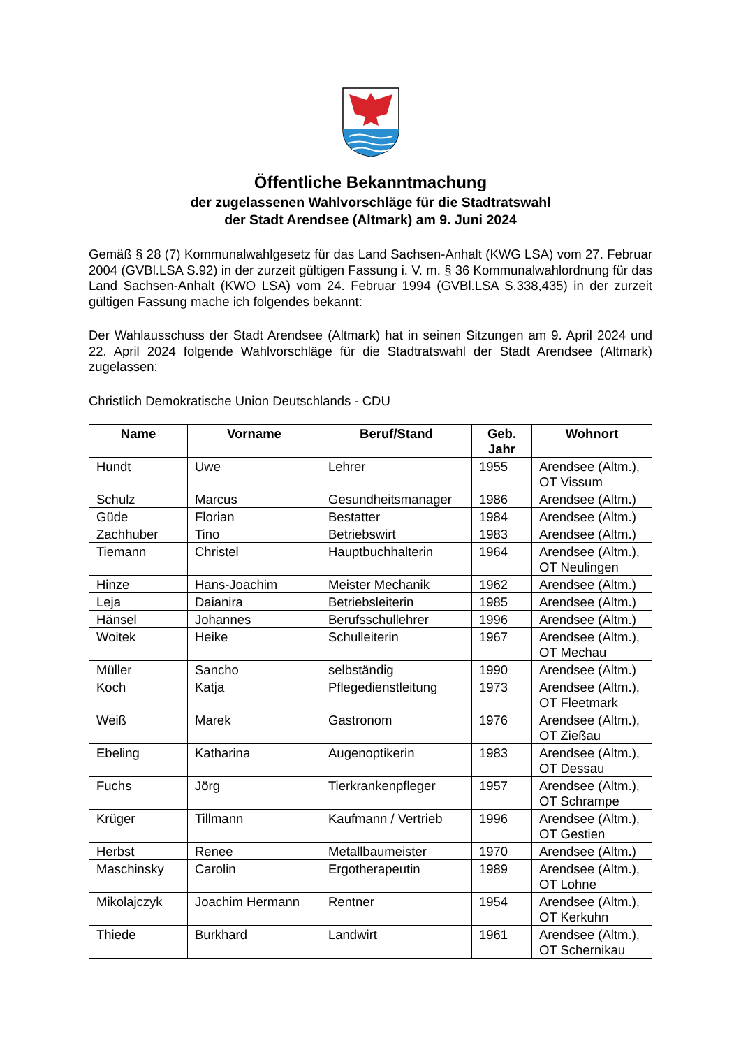Öffentliche Bekanntmachung
der zugelassenen Wahlvorschläge für die Stadtratswahl
der Stadt Arendsee (Altmark) am 9. Juni 2024
Gemäß § 28 (7) Kommunalwahlgesetz für das Land Sachsen-Anhalt (KWG LSA) vom 27. Februar 2004 (GVBl.LSA S.92) in der zurzeit gültigen Fassung i. V. m. § 36 Kommunalwahlordnung für das Land Sachsen-Anhalt (KWO LSA) vom 24. Februar 1994 (GVBl.LSA S.338,435) in der zurzeit gültigen Fassung mache ich folgendes bekannt:
Der Wahlausschuss der Stadt Arendsee (Altmark) hat in seinen Sitzungen am 9. April 2024 und 22. April 2024 folgende Wahlvorschläge für die Stadtratswahl der Stadt Arendsee (Altmark) zugelassen:
Christlich Demokratische Union Deutschlands - CDU
| Name | Vorname | Beruf/Stand | Geb. Jahr | Wohnort |
| --- | --- | --- | --- | --- |
| Hundt | Uwe | Lehrer | 1955 | Arendsee (Altm.), OT Vissum |
| Schulz | Marcus | Gesundheitsmanager | 1986 | Arendsee (Altm.) |
| Güde | Florian | Bestatter | 1984 | Arendsee (Altm.) |
| Zachhuber | Tino | Betriebswirt | 1983 | Arendsee (Altm.) |
| Tiemann | Christel | Hauptbuchhalterin | 1964 | Arendsee (Altm.), OT Neulingen |
| Hinze | Hans-Joachim | Meister Mechanik | 1962 | Arendsee (Altm.) |
| Leja | Daianira | Betriebsleiterin | 1985 | Arendsee (Altm.) |
| Hänsel | Johannes | Berufsschullehrer | 1996 | Arendsee (Altm.) |
| Woitek | Heike | Schulleiterin | 1967 | Arendsee (Altm.), OT Mechau |
| Müller | Sancho | selbständig | 1990 | Arendsee (Altm.) |
| Koch | Katja | Pflegedienstleitung | 1973 | Arendsee (Altm.), OT Fleetmark |
| Weiß | Marek | Gastronom | 1976 | Arendsee (Altm.), OT Zießau |
| Ebeling | Katharina | Augenoptikerin | 1983 | Arendsee (Altm.), OT Dessau |
| Fuchs | Jörg | Tierkrankenpfleger | 1957 | Arendsee (Altm.), OT Schrampe |
| Krüger | Tillmann | Kaufmann / Vertrieb | 1996 | Arendsee (Altm.), OT Gestien |
| Herbst | Renee | Metallbaumeister | 1970 | Arendsee (Altm.) |
| Maschinsky | Carolin | Ergotherapeutin | 1989 | Arendsee (Altm.), OT Lohne |
| Mikolajczyk | Joachim Hermann | Rentner | 1954 | Arendsee (Altm.), OT Kerkuhn |
| Thiede | Burkhard | Landwirt | 1961 | Arendsee (Altm.), OT Schernikau |